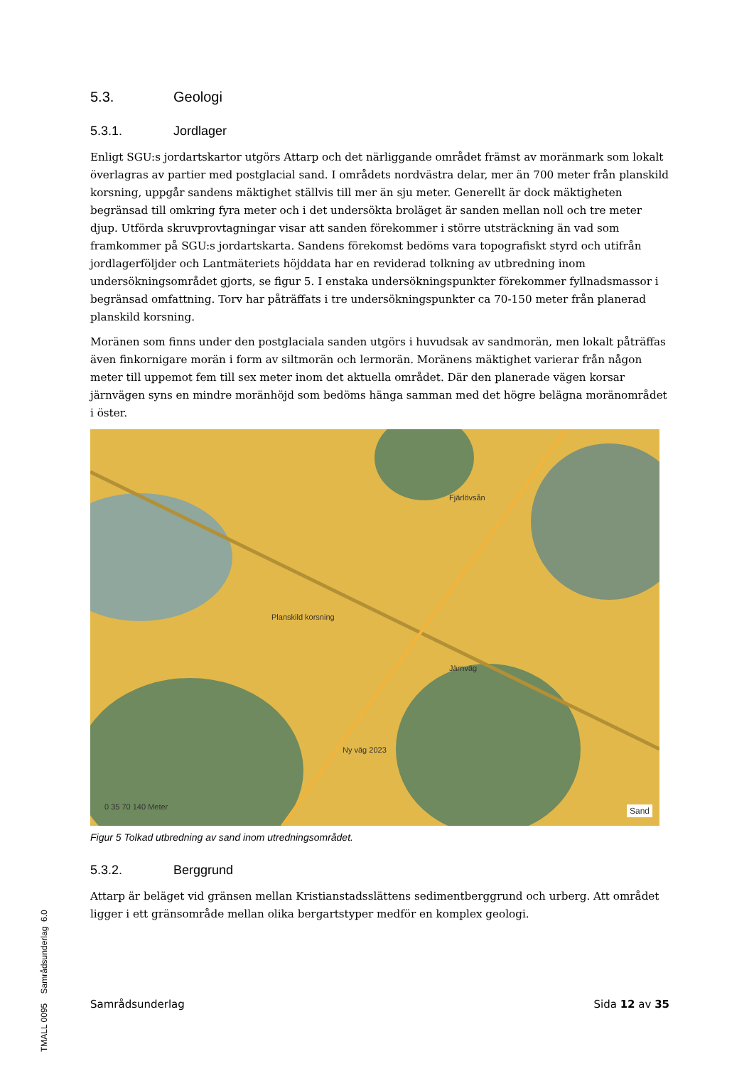5.3. Geologi
5.3.1. Jordlager
Enligt SGU:s jordartskartor utgörs Attarp och det närliggande området främst av moränmark som lokalt överlagras av partier med postglacial sand. I områdets nordvästra delar, mer än 700 meter från planskild korsning, uppgår sandens mäktighet ställvis till mer än sju meter. Generellt är dock mäktigheten begränsad till omkring fyra meter och i det undersökta broläget är sanden mellan noll och tre meter djup. Utförda skruvprovtagningar visar att sanden förekommer i större utsträckning än vad som framkommer på SGU:s jordartskarta. Sandens förekomst bedöms vara topografiskt styrd och utifrån jordlagerföljder och Lantmäteriets höjddata har en reviderad tolkning av utbredning inom undersökningsområdet gjorts, se figur 5. I enstaka undersökningspunkter förekommer fyllnadsmassor i begränsad omfattning. Torv har påträffats i tre undersökningspunkter ca 70-150 meter från planerad planskild korsning.
Moränen som finns under den postglaciala sanden utgörs i huvudsak av sandmorän, men lokalt påträffas även finkornigare morän i form av siltmorän och lermorän. Moränens mäktighet varierar från någon meter till uppemot fem till sex meter inom det aktuella området. Där den planerade vägen korsar järnvägen syns en mindre moränhöjd som bedöms hänga samman med det högre belägna moränområdet i öster.
Planskild korsning
Ny väg 2023
Fjärlövsån
Järnväg
0 35 70 140 Meter Sand
Figur 5 Tolkad utbredning av sand inom utredningsområdet.
5.3.2. Berggrund
Attarp är beläget vid gränsen mellan Kristianstadsslättens sedimentberggrund och urberg. Att området ligger i ett gränsområde mellan olika bergartstyper medför en komplex geologi.
TMALL 0095 Samrådsunderlag 6.0
Samrådsunderlag Sida 12 av 35